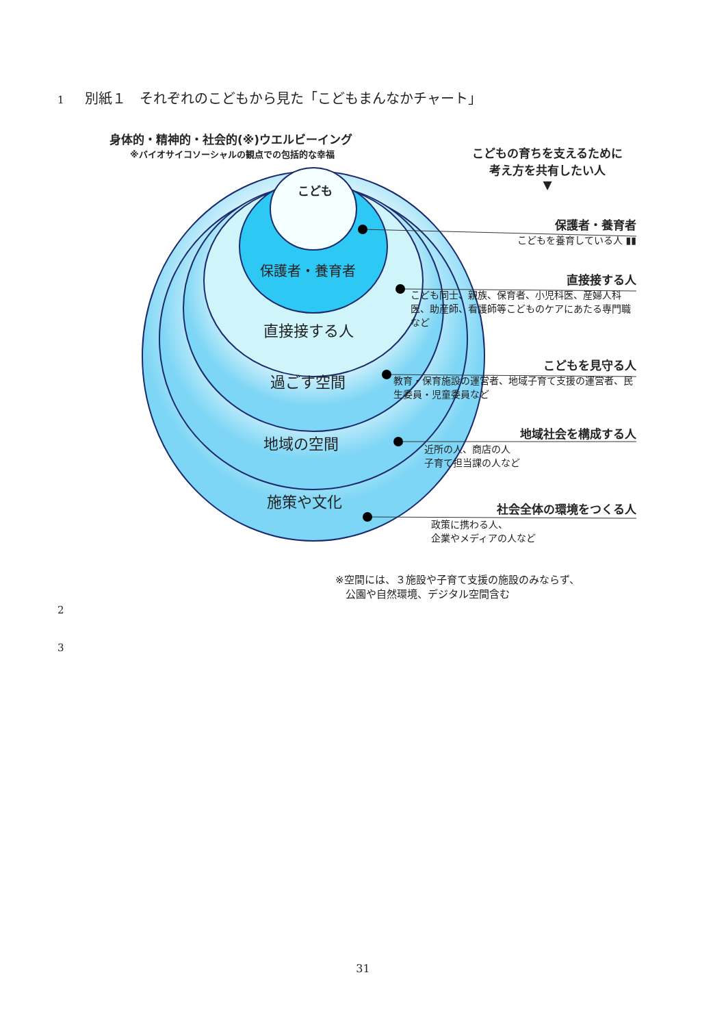1 別紙１　それぞれのこどもから見た「こどもまんなかチャート」
身体的・精神的・社会的(※)ウエルビーイング
※バイオサイコソーシャルの観点での包括的な幸福
こどもの育ちを支えるために
考え方を共有したい人
▼
こども
保護者・養育者
直接接する人
過ごす空間
地域の空間
施策や文化
保護者・養育者
こどもを養育している人 ▮▮
直接接する人
こども同士、親族、保育者、小児科医、産婦人科医、助産師、看護師等こどものケアにあたる専門職など
こどもを見守る人
教育・保育施設の運営者、地域子育て支援の運営者、民生委員・児童委員など
地域社会を構成する人
近所の人、商店の人
子育て担当課の人など
社会全体の環境をつくる人
政策に携わる人、
企業やメディアの人など
※空間には、３施設や子育て支援の施設のみならず、
　公園や自然環境、デジタル空間含む
2
3
31